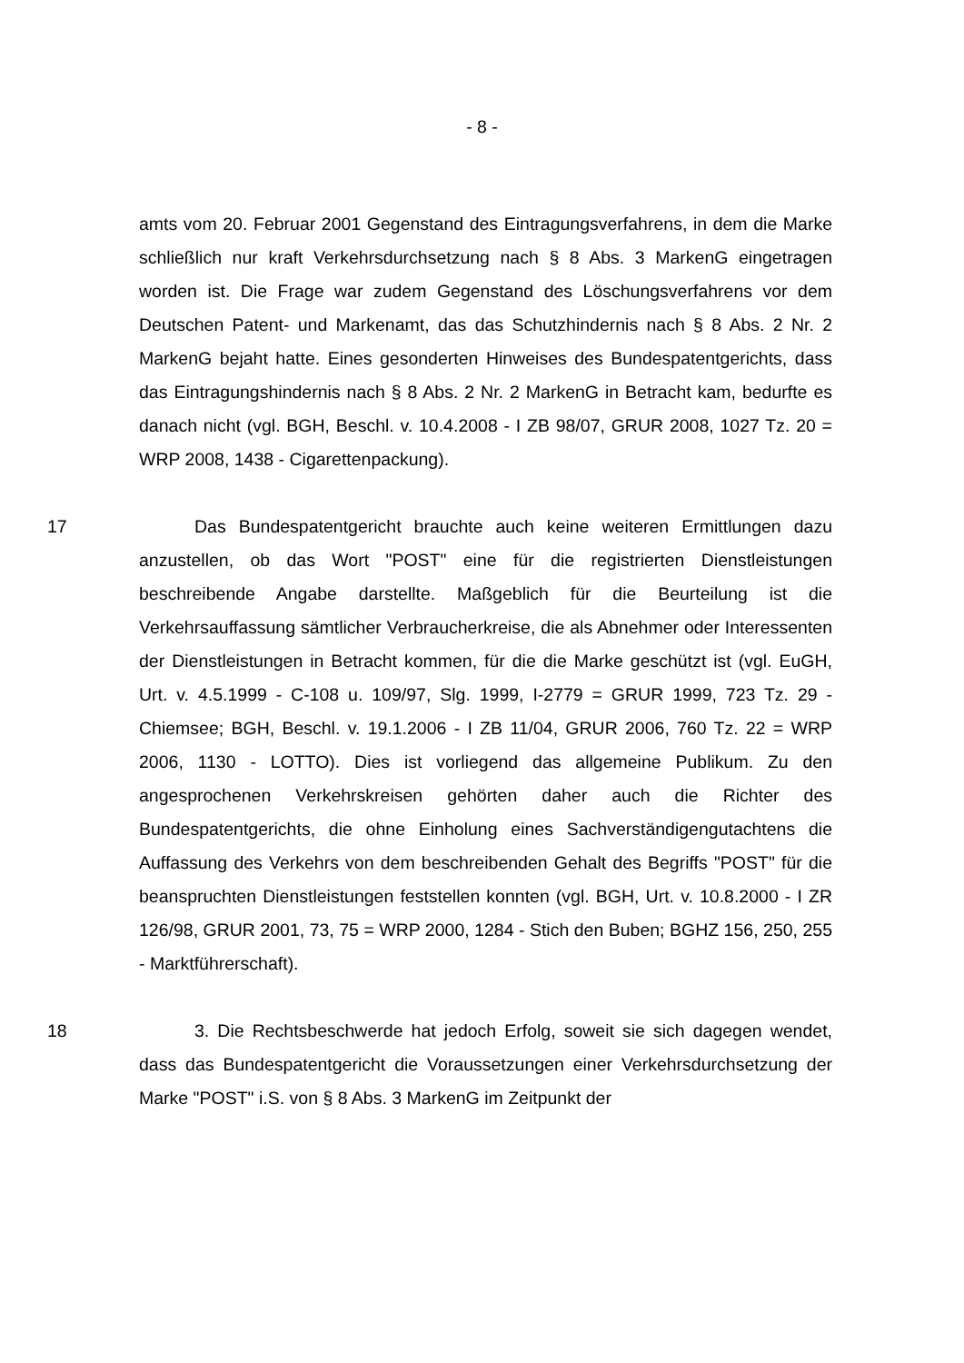- 8 -
amts vom 20. Februar 2001 Gegenstand des Eintragungsverfahrens, in dem die Marke schließlich nur kraft Verkehrsdurchsetzung nach § 8 Abs. 3 MarkenG eingetragen worden ist. Die Frage war zudem Gegenstand des Löschungsverfahrens vor dem Deutschen Patent- und Markenamt, das das Schutzhindernis nach § 8 Abs. 2 Nr. 2 MarkenG bejaht hatte. Eines gesonderten Hinweises des Bundespatentgerichts, dass das Eintragungshindernis nach § 8 Abs. 2 Nr. 2 MarkenG in Betracht kam, bedurfte es danach nicht (vgl. BGH, Beschl. v. 10.4.2008 - I ZB 98/07, GRUR 2008, 1027 Tz. 20 = WRP 2008, 1438 - Cigarettenpackung).
17 Das Bundespatentgericht brauchte auch keine weiteren Ermittlungen dazu anzustellen, ob das Wort "POST" eine für die registrierten Dienstleistungen beschreibende Angabe darstellte. Maßgeblich für die Beurteilung ist die Verkehrsauffassung sämtlicher Verbraucherkreise, die als Abnehmer oder Interessenten der Dienstleistungen in Betracht kommen, für die die Marke geschützt ist (vgl. EuGH, Urt. v. 4.5.1999 - C-108 u. 109/97, Slg. 1999, I-2779 = GRUR 1999, 723 Tz. 29 - Chiemsee; BGH, Beschl. v. 19.1.2006 - I ZB 11/04, GRUR 2006, 760 Tz. 22 = WRP 2006, 1130 - LOTTO). Dies ist vorliegend das allgemeine Publikum. Zu den angesprochenen Verkehrskreisen gehörten daher auch die Richter des Bundespatentgerichts, die ohne Einholung eines Sachverständigengutachtens die Auffassung des Verkehrs von dem beschreibenden Gehalt des Begriffs "POST" für die beanspruchten Dienstleistungen feststellen konnten (vgl. BGH, Urt. v. 10.8.2000 - I ZR 126/98, GRUR 2001, 73, 75 = WRP 2000, 1284 - Stich den Buben; BGHZ 156, 250, 255 - Marktführerschaft).
18 3. Die Rechtsbeschwerde hat jedoch Erfolg, soweit sie sich dagegen wendet, dass das Bundespatentgericht die Voraussetzungen einer Verkehrsdurchsetzung der Marke "POST" i.S. von § 8 Abs. 3 MarkenG im Zeitpunkt der